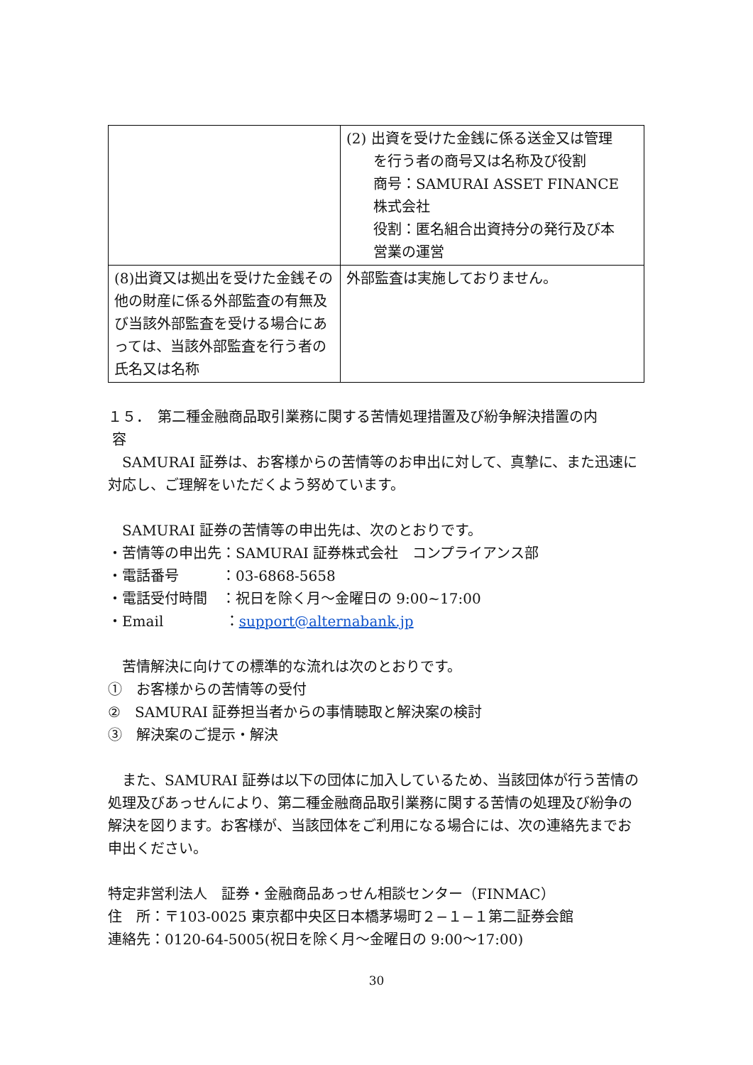| | (2) 出資を受けた金銭に係る送金又は管理 を行う者の商号又は名称及び役割 商号：SAMURAI ASSET FINANCE 株式会社 役割：匿名組合出資持分の発行及び本 営業の運営 |
| (8)出資又は拠出を受けた金銭その他の財産に係る外部監査の有無及び当該外部監査を受ける場合にあっては、当該外部監査を行う者の氏名又は名称 | 外部監査は実施しておりません。 |
１５．　第二種金融商品取引業務に関する苦情処理措置及び紛争解決措置の内
容
　SAMURAI 証券は、お客様からの苦情等のお申出に対して、真摯に、また迅速に対応し、ご理解をいただくよう努めています。
　SAMURAI 証券の苦情等の申出先は、次のとおりです。
・苦情等の申出先：SAMURAI 証券株式会社　コンプライアンス部
・電話番号　　　：03-6868-5658
・電話受付時間　：祝日を除く月～金曜日の 9:00~17:00
・Email　　　　 ：support@alternabank.jp
　苦情解決に向けての標準的な流れは次のとおりです。
①　お客様からの苦情等の受付
②　SAMURAI 証券担当者からの事情聴取と解決案の検討
③　解決案のご提示・解決
　また、SAMURAI 証券は以下の団体に加入しているため、当該団体が行う苦情の処理及びあっせんにより、第二種金融商品取引業務に関する苦情の処理及び紛争の解決を図ります。お客様が、当該団体をご利用になる場合には、次の連絡先までお申出ください。
特定非営利法人　証券・金融商品あっせん相談センター（FINMAC）
住　所：〒103-0025 東京都中央区日本橋茅場町２−１−１第二証券会館
連絡先：0120-64-5005(祝日を除く月～金曜日の 9:00～17:00)
30